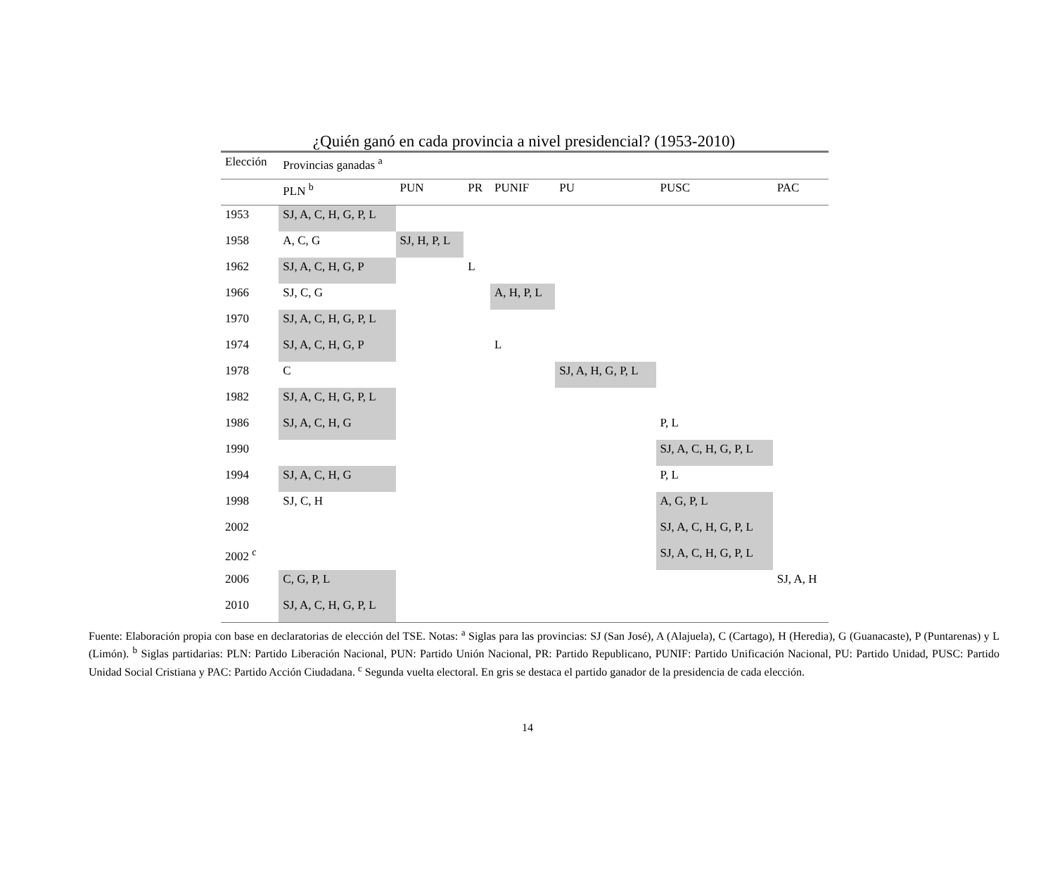¿Quién ganó en cada provincia a nivel presidencial? (1953-2010)
| Elección | Provincias ganadas <sup>a</sup> | | | | | | |
| --- | --- | --- | --- | --- | --- | --- | --- |
| | PLN <sup>b</sup> | PUN | PR | PUNIF | PU | PUSC | PAC |
| 1953 | SJ, A, C, H, G, P, L | | | | | | |
| 1958 | A, C, G | SJ, H, P, L | | | | | |
| 1962 | SJ, A, C, H, G, P | | L | | | | |
| 1966 | SJ, C, G | | | A, H, P, L | | | |
| 1970 | SJ, A, C, H, G, P, L | | | | | | |
| 1974 | SJ, A, C, H, G, P | | | L | | | |
| 1978 | C | | | | SJ, A, H, G, P, L | | |
| 1982 | SJ, A, C, H, G, P, L | | | | | | |
| 1986 | SJ, A, C, H, G | | | | | P, L | |
| 1990 | | | | | | SJ, A, C, H, G, P, L | |
| 1994 | SJ, A, C, H, G | | | | | P, L | |
| 1998 | SJ, C, H | | | | | A, G, P, L | |
| 2002 | | | | | | SJ, A, C, H, G, P, L | |
| 2002 <sup>c</sup> | | | | | | SJ, A, C, H, G, P, L | |
| 2006 | C, G, P, L | | | | | | SJ, A, H |
| 2010 | SJ, A, C, H, G, P, L | | | | | | |
Fuente: Elaboración propia con base en declaratorias de elección del TSE. Notas: <sup>a</sup> Siglas para las provincias: SJ (San José), A (Alajuela), C (Cartago), H (Heredia), G (Guanacaste), P (Puntarenas) y L (Limón). <sup>b</sup> Siglas partidarias: PLN: Partido Liberación Nacional, PUN: Partido Unión Nacional, PR: Partido Republicano, PUNIF: Partido Unificación Nacional, PU: Partido Unidad, PUSC: Partido Unidad Social Cristiana y PAC: Partido Acción Ciudadana. <sup>c</sup> Segunda vuelta electoral. En gris se destaca el partido ganador de la presidencia de cada elección.
14